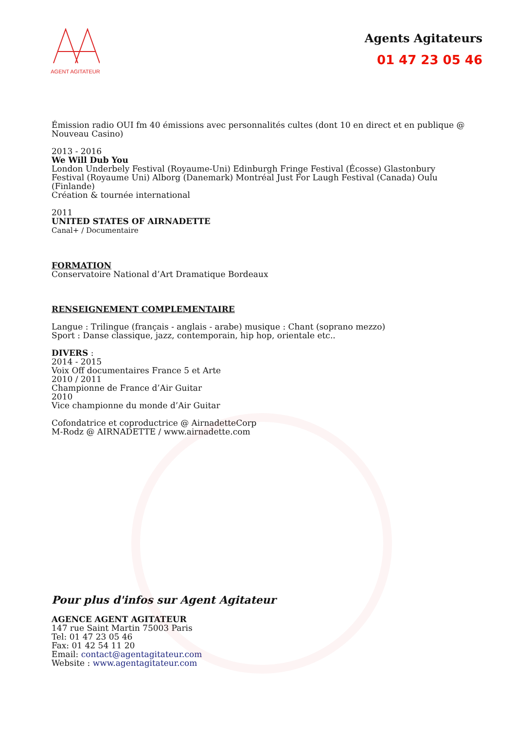AGENT AGITATEUR
Agents Agitateurs
01 47 23 05 46
Émission radio OUI fm 40 émissions avec personnalités cultes (dont 10 en direct et en publique @ Nouveau Casino)
2013 - 2016
We Will Dub You
London Underbely Festival (Royaume-Uni) Edinburgh Fringe Festival (Écosse) Glastonbury Festival (Royaume Uni) Alborg (Danemark) Montréal Just For Laugh Festival (Canada) Oulu (Finlande)
Création & tournée international
2011
UNITED STATES OF AIRNADETTE
Canal+ / Documentaire
FORMATION
Conservatoire National d’Art Dramatique Bordeaux
RENSEIGNEMENT COMPLEMENTAIRE
Langue : Trilingue (français - anglais - arabe) musique : Chant (soprano mezzo)
Sport : Danse classique, jazz, contemporain, hip hop, orientale etc..
DIVERS :
2014 - 2015
Voix Off documentaires France 5 et Arte
2010 / 2011
Championne de France d’Air Guitar
2010
Vice championne du monde d’Air Guitar
Cofondatrice et coproductrice @ AirnadetteCorp
M-Rodz @ AIRNADETTE / www.airnadette.com
Pour plus d'infos sur Agent Agitateur
AGENCE AGENT AGITATEUR
147 rue Saint Martin 75003 Paris
Tel: 01 47 23 05 46
Fax: 01 42 54 11 20
Email: contact@agentagitateur.com
Website : www.agentagitateur.com